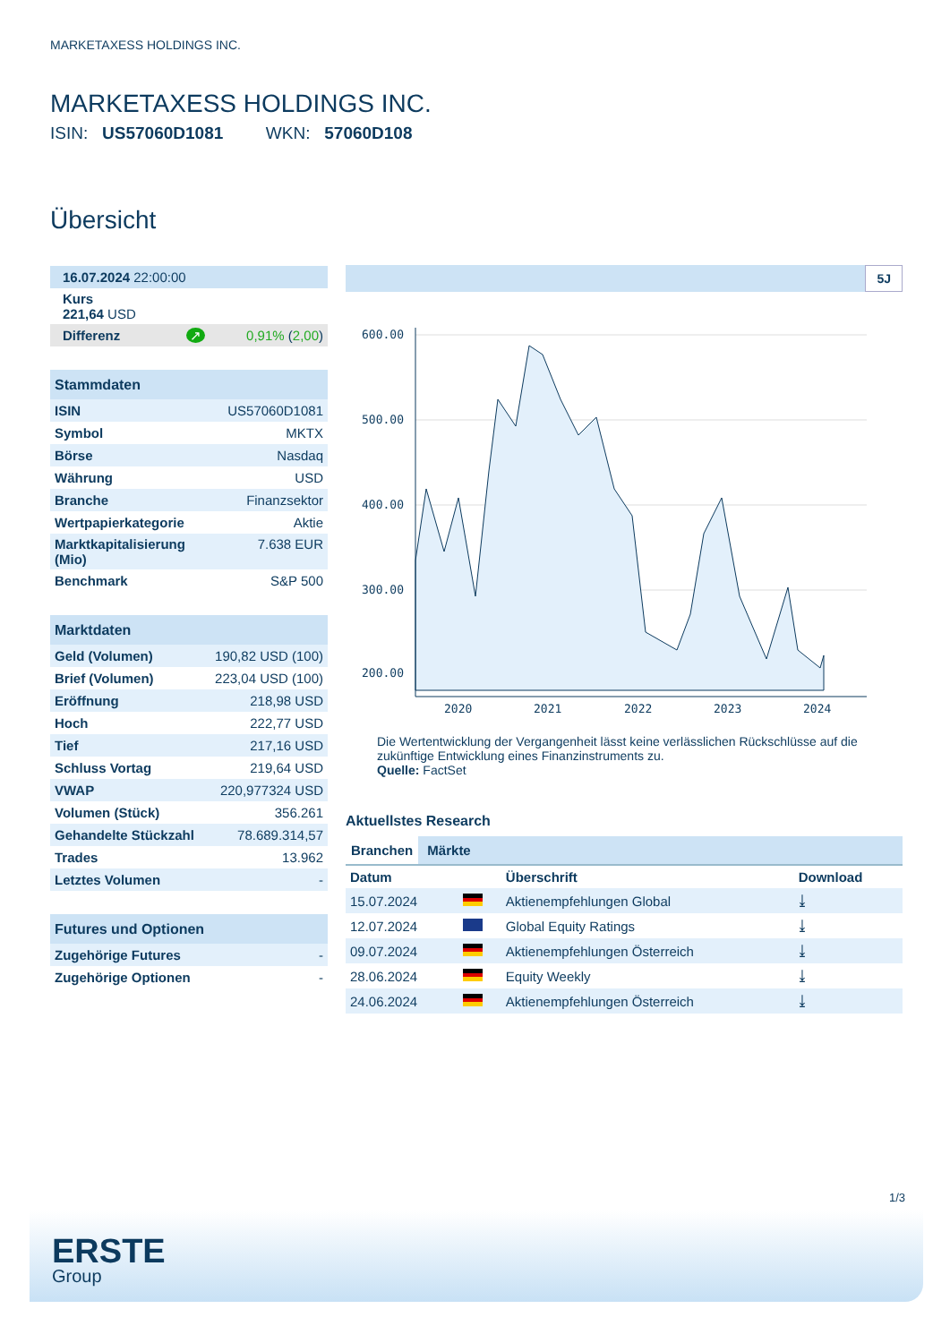MARKETAXESS HOLDINGS INC.
MARKETAXESS HOLDINGS INC.
ISIN: US57060D1081 WKN: 57060D108
Übersicht
| 16.07.2024 22:00:00 |
| Kurs 221,64 USD |
| Differenz ↗ 0,91% ( 2,00 ) |
| Stammdaten | |
| --- | --- |
| ISIN | US57060D1081 |
| Symbol | MKTX |
| Börse | Nasdaq |
| Währung | USD |
| Branche | Finanzsektor |
| Wertpapierkategorie | Aktie |
| Marktkapitalisierung (Mio) | 7.638 EUR |
| Benchmark | S&P 500 |
| Marktdaten | |
| --- | --- |
| Geld (Volumen) | 190,82 USD (100) |
| Brief (Volumen) | 223,04 USD (100) |
| Eröffnung | 218,98 USD |
| Hoch | 222,77 USD |
| Tief | 217,16 USD |
| Schluss Vortag | 219,64 USD |
| VWAP | 220,977324 USD |
| Volumen (Stück) | 356.261 |
| Gehandelte Stückzahl | 78.689.314,57 |
| Trades | 13.962 |
| Letztes Volumen | - |
| Futures und Optionen | |
| --- | --- |
| Zugehörige Futures | - |
| Zugehörige Optionen | - |
5J
600.00
500.00
400.00
300.00
200.00
2020
2021
2022
2023
2024
Die Wertentwicklung der Vergangenheit lässt keine verlässlichen Rückschlüsse auf die zukünftige Entwicklung eines Finanzinstruments zu.
Quelle: FactSet
Aktuellstes Research
Branchen Märkte
| Datum | | Überschrift | Download |
| --- | --- | --- | --- |
| 15.07.2024 | | Aktienempfehlungen Global | ⤓ |
| 12.07.2024 | | Global Equity Ratings | ⤓ |
| 09.07.2024 | | Aktienempfehlungen Österreich | ⤓ |
| 28.06.2024 | | Equity Weekly | ⤓ |
| 24.06.2024 | | Aktienempfehlungen Österreich | ⤓ |
1/3
ERSTE
Group